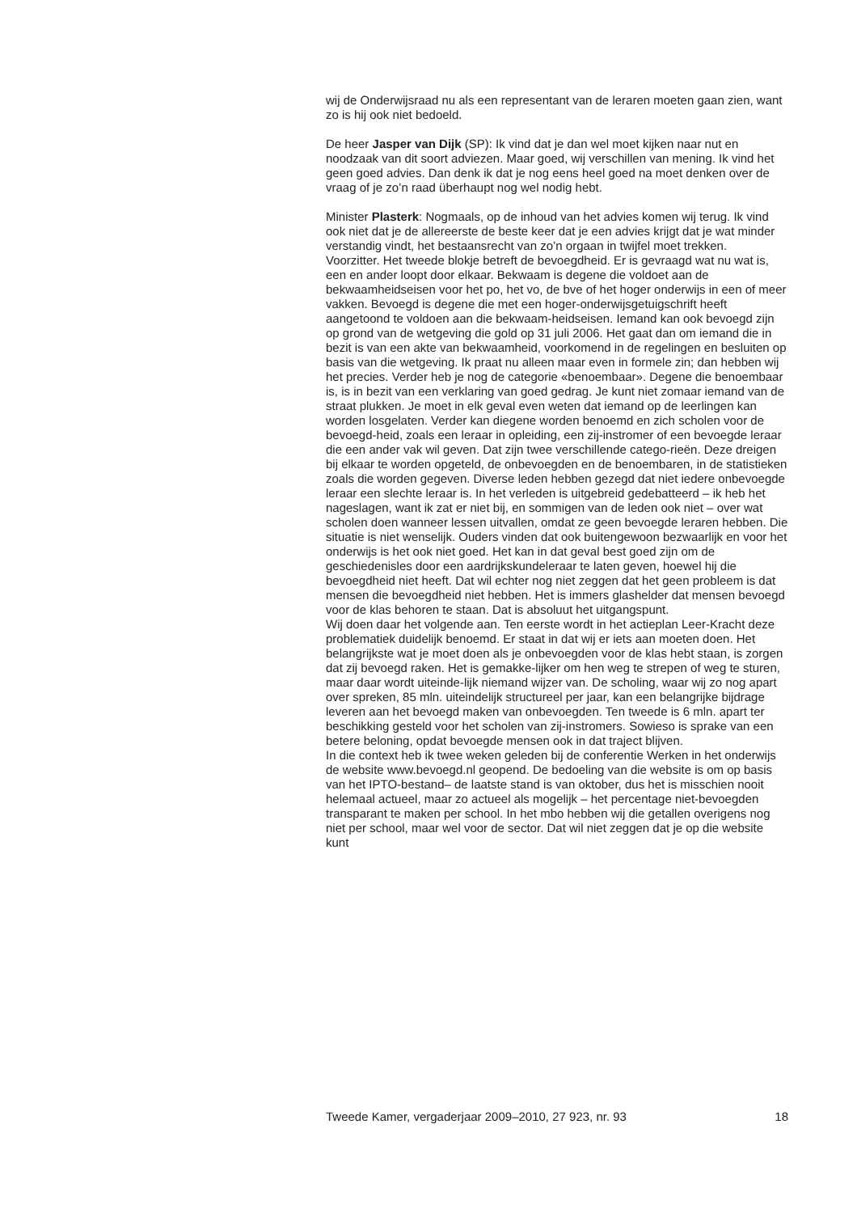wij de Onderwijsraad nu als een representant van de leraren moeten gaan zien, want zo is hij ook niet bedoeld.
De heer Jasper van Dijk (SP): Ik vind dat je dan wel moet kijken naar nut en noodzaak van dit soort adviezen. Maar goed, wij verschillen van mening. Ik vind het geen goed advies. Dan denk ik dat je nog eens heel goed na moet denken over de vraag of je zo’n raad überhaupt nog wel nodig hebt.
Minister Plasterk: Nogmaals, op de inhoud van het advies komen wij terug. Ik vind ook niet dat je de allereerste de beste keer dat je een advies krijgt dat je wat minder verstandig vindt, het bestaansrecht van zo’n orgaan in twijfel moet trekken.
Voorzitter. Het tweede blokje betreft de bevoegdheid. Er is gevraagd wat nu wat is, een en ander loopt door elkaar. Bekwaam is degene die voldoet aan de bekwaamheidseisen voor het po, het vo, de bve of het hoger onderwijs in een of meer vakken. Bevoegd is degene die met een hoger-onderwijsgetuigschrift heeft aangetoond te voldoen aan die bekwaam-heidseisen. Iemand kan ook bevoegd zijn op grond van de wetgeving die gold op 31 juli 2006. Het gaat dan om iemand die in bezit is van een akte van bekwaamheid, voorkomend in de regelingen en besluiten op basis van die wetgeving. Ik praat nu alleen maar even in formele zin; dan hebben wij het precies. Verder heb je nog de categorie «benoembaar». Degene die benoembaar is, is in bezit van een verklaring van goed gedrag. Je kunt niet zomaar iemand van de straat plukken. Je moet in elk geval even weten dat iemand op de leerlingen kan worden losgelaten. Verder kan diegene worden benoemd en zich scholen voor de bevoegd-heid, zoals een leraar in opleiding, een zij-instromer of een bevoegde leraar die een ander vak wil geven. Dat zijn twee verschillende catego-rieën. Deze dreigen bij elkaar te worden opgeteld, de onbevoegden en de benoembaren, in de statistieken zoals die worden gegeven. Diverse leden hebben gezegd dat niet iedere onbevoegde leraar een slechte leraar is. In het verleden is uitgebreid gedebatteerd – ik heb het nageslagen, want ik zat er niet bij, en sommigen van de leden ook niet – over wat scholen doen wanneer lessen uitvallen, omdat ze geen bevoegde leraren hebben. Die situatie is niet wenselijk. Ouders vinden dat ook buitengewoon bezwaarlijk en voor het onderwijs is het ook niet goed. Het kan in dat geval best goed zijn om de geschiedenisles door een aardrijkskundeleraar te laten geven, hoewel hij die bevoegdheid niet heeft. Dat wil echter nog niet zeggen dat het geen probleem is dat mensen die bevoegdheid niet hebben. Het is immers glashelder dat mensen bevoegd voor de klas behoren te staan. Dat is absoluut het uitgangspunt.
Wij doen daar het volgende aan. Ten eerste wordt in het actieplan Leer-Kracht deze problematiek duidelijk benoemd. Er staat in dat wij er iets aan moeten doen. Het belangrijkste wat je moet doen als je onbevoegden voor de klas hebt staan, is zorgen dat zij bevoegd raken. Het is gemakke-lijker om hen weg te strepen of weg te sturen, maar daar wordt uiteinde-lijk niemand wijzer van. De scholing, waar wij zo nog apart over spreken, 85 mln. uiteindelijk structureel per jaar, kan een belangrijke bijdrage leveren aan het bevoegd maken van onbevoegden. Ten tweede is 6 mln. apart ter beschikking gesteld voor het scholen van zij-instromers. Sowieso is sprake van een betere beloning, opdat bevoegde mensen ook in dat traject blijven.
In die context heb ik twee weken geleden bij de conferentie Werken in het onderwijs de website www.bevoegd.nl geopend. De bedoeling van die website is om op basis van het IPTO-bestand– de laatste stand is van oktober, dus het is misschien nooit helemaal actueel, maar zo actueel als mogelijk – het percentage niet-bevoegden transparant te maken per school. In het mbo hebben wij die getallen overigens nog niet per school, maar wel voor de sector. Dat wil niet zeggen dat je op die website kunt
Tweede Kamer, vergaderjaar 2009–2010, 27 923, nr. 93 18